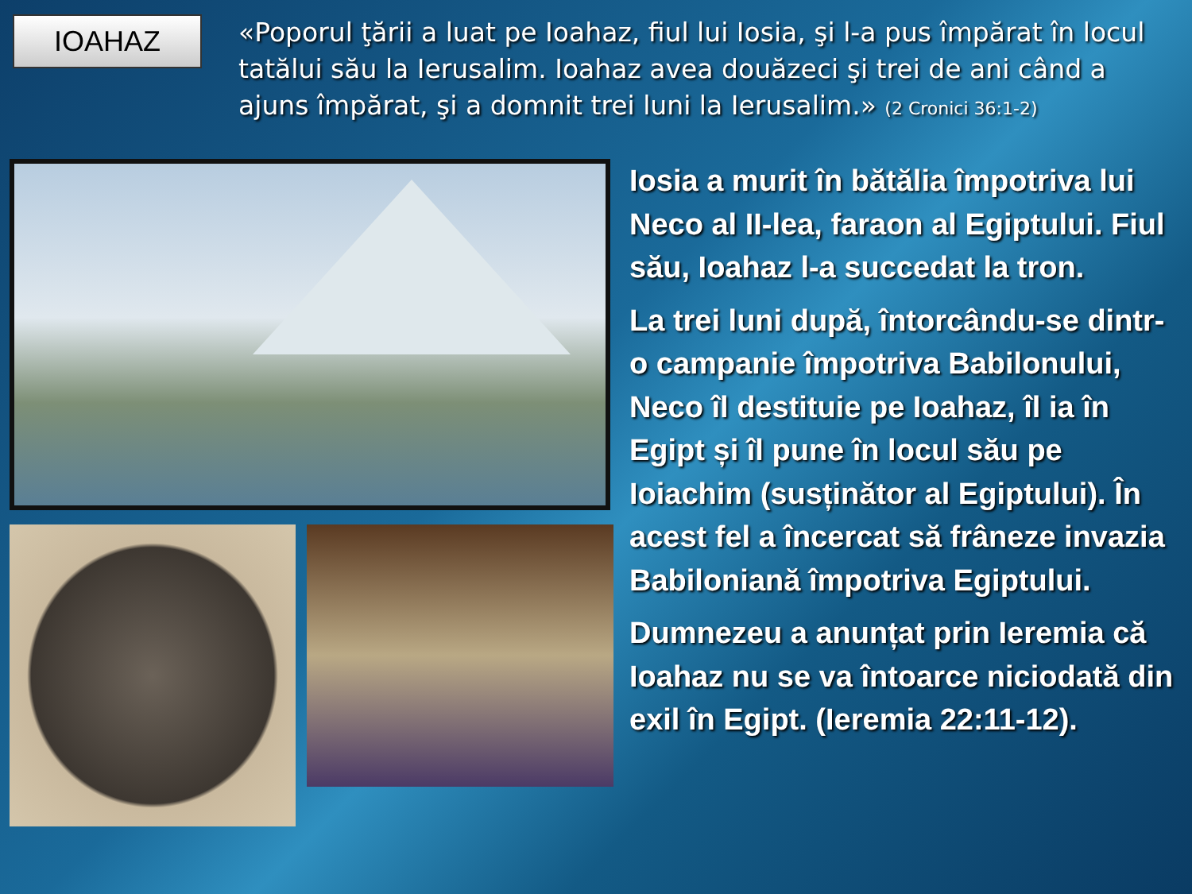IOAHAZ
«Poporul ţării a luat pe Ioahaz, fiul lui Iosia, şi l-a pus împărat în locul tatălui său la Ierusalim. Ioahaz avea douăzeci şi trei de ani când a ajuns împărat, şi a domnit trei luni la Ierusalim.» (2 Cronici 36:1-2)
Iosia a murit în bătălia împotriva lui Neco al II-lea, faraon al Egiptului. Fiul său, Ioahaz l-a succedat la tron.
La trei luni după, întorcându-se dintr-o campanie împotriva Babilonului, Neco îl destituie pe Ioahaz, îl ia în Egipt și îl pune în locul său pe Ioiachim (susținător al Egiptului). În acest fel a încercat să frâneze invazia Babiloniană împotriva Egiptului.
Dumnezeu a anunțat prin Ieremia că Ioahaz nu se va întoarce niciodată din exil în Egipt. (Ieremia 22:11-12).